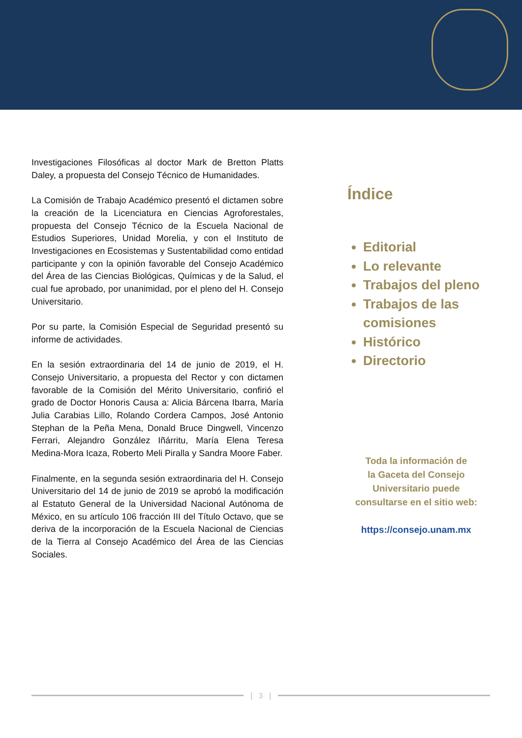Investigaciones Filosóficas al doctor Mark de Bretton Platts Daley, a propuesta del Consejo Técnico de Humanidades.
La Comisión de Trabajo Académico presentó el dictamen sobre la creación de la Licenciatura en Ciencias Agroforestales, propuesta del Consejo Técnico de la Escuela Nacional de Estudios Superiores, Unidad Morelia, y con el Instituto de Investigaciones en Ecosistemas y Sustentabilidad como entidad participante y con la opinión favorable del Consejo Académico del Área de las Ciencias Biológicas, Químicas y de la Salud, el cual fue aprobado, por unanimidad, por el pleno del H. Consejo Universitario.
Por su parte, la Comisión Especial de Seguridad presentó su informe de actividades.
En la sesión extraordinaria del 14 de junio de 2019, el H. Consejo Universitario, a propuesta del Rector y con dictamen favorable de la Comisión del Mérito Universitario, confirió el grado de Doctor Honoris Causa a: Alicia Bárcena Ibarra, María Julia Carabias Lillo, Rolando Cordera Campos, José Antonio Stephan de la Peña Mena, Donald Bruce Dingwell, Vincenzo Ferrari, Alejandro González Iñárritu, María Elena Teresa Medina-Mora Icaza, Roberto Meli Piralla y Sandra Moore Faber.
Finalmente, en la segunda sesión extraordinaria del H. Consejo Universitario del 14 de junio de 2019 se aprobó la modificación al Estatuto General de la Universidad Nacional Autónoma de México, en su artículo 106 fracción III del Título Octavo, que se deriva de la incorporación de la Escuela Nacional de Ciencias de la Tierra al Consejo Académico del Área de las Ciencias Sociales.
Índice
Editorial
Lo relevante
Trabajos del pleno
Trabajos de las comisiones
Histórico
Directorio
Toda la información de
la Gaceta del Consejo
Universitario puede
consultarse en el sitio web:
https://consejo.unam.mx
[ 3 ]